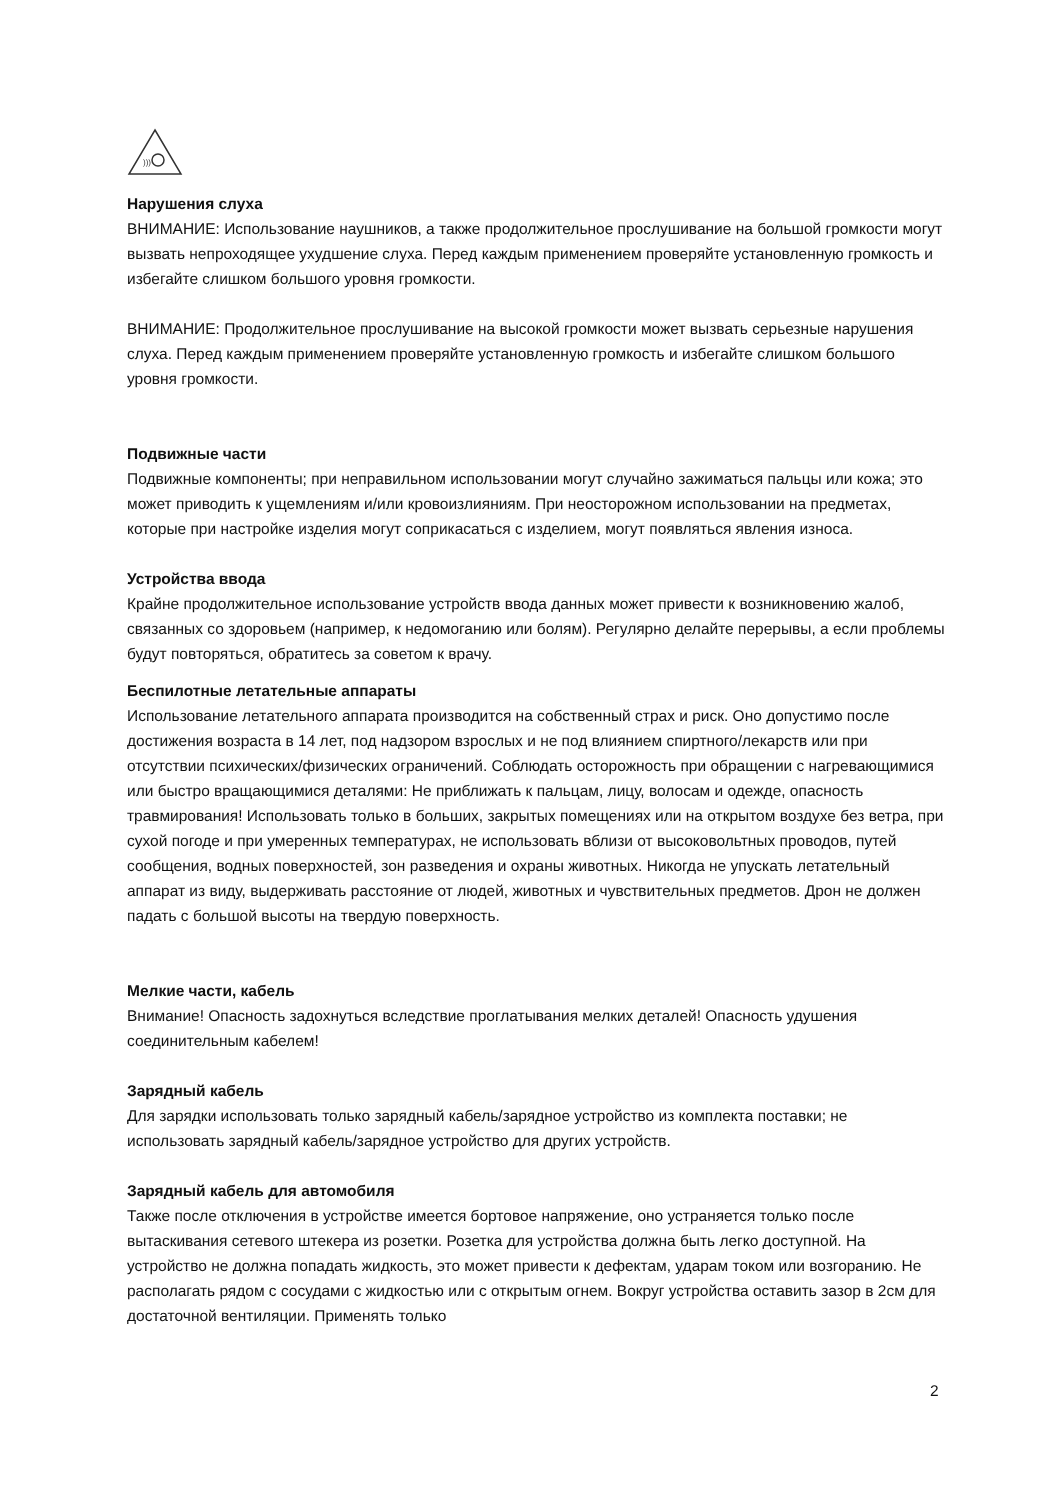)))
Нарушения слуха
ВНИМАНИЕ: Использование наушников, а также продолжительное прослушивание на большой громкости могут вызвать непроходящее ухудшение слуха. Перед каждым применением проверяйте установленную громкость и избегайте слишком большого уровня громкости.
ВНИМАНИЕ: Продолжительное прослушивание на высокой громкости может вызвать серьезные нарушения слуха. Перед каждым применением проверяйте установленную громкость и избегайте слишком большого уровня громкости.
Подвижные части
Подвижные компоненты; при неправильном использовании могут случайно зажиматься пальцы или кожа; это может приводить к ущемлениям и/или кровоизлияниям. При неосторожном использовании на предметах, которые при настройке изделия могут соприкасаться с изделием, могут появляться явления износа.
Устройства ввода
Крайне продолжительное использование устройств ввода данных может привести к возникновению жалоб, связанных со здоровьем (например, к недомоганию или болям). Регулярно делайте перерывы, а если проблемы будут повторяться, обратитесь за советом к врачу.
Беспилотные летательные аппараты
Использование летательного аппарата производится на собственный страх и риск. Оно допустимо после достижения возраста в 14 лет, под надзором взрослых и не под влиянием спиртного/лекарств или при отсутствии психических/физических ограничений. Соблюдать осторожность при обращении с нагревающимися или быстро вращающимися деталями: Не приближать к пальцам, лицу, волосам и одежде, опасность травмирования! Использовать только в больших, закрытых помещениях или на открытом воздухе без ветра, при сухой погоде и при умеренных температурах, не использовать вблизи от высоковольтных проводов, путей сообщения, водных поверхностей, зон разведения и охраны животных. Никогда не упускать летательный аппарат из виду, выдерживать расстояние от людей, животных и чувствительных предметов. Дрон не должен падать с большой высоты на твердую поверхность.
Мелкие части, кабель
Внимание! Опасность задохнуться вследствие проглатывания мелких деталей! Опасность удушения соединительным кабелем!
Зарядный кабель
Для зарядки использовать только зарядный кабель/зарядное устройство из комплекта поставки; не использовать зарядный кабель/зарядное устройство для других устройств.
Зарядный кабель для автомобиля
Также после отключения в устройстве имеется бортовое напряжение, оно устраняется только после вытаскивания сетевого штекера из розетки. Розетка для устройства должна быть легко доступной. На устройство не должна попадать жидкость, это может привести к дефектам, ударам током или возгоранию. Не располагать рядом с сосудами с жидкостью или с открытым огнем. Вокруг устройства оставить зазор в 2см для достаточной вентиляции. Применять только
2